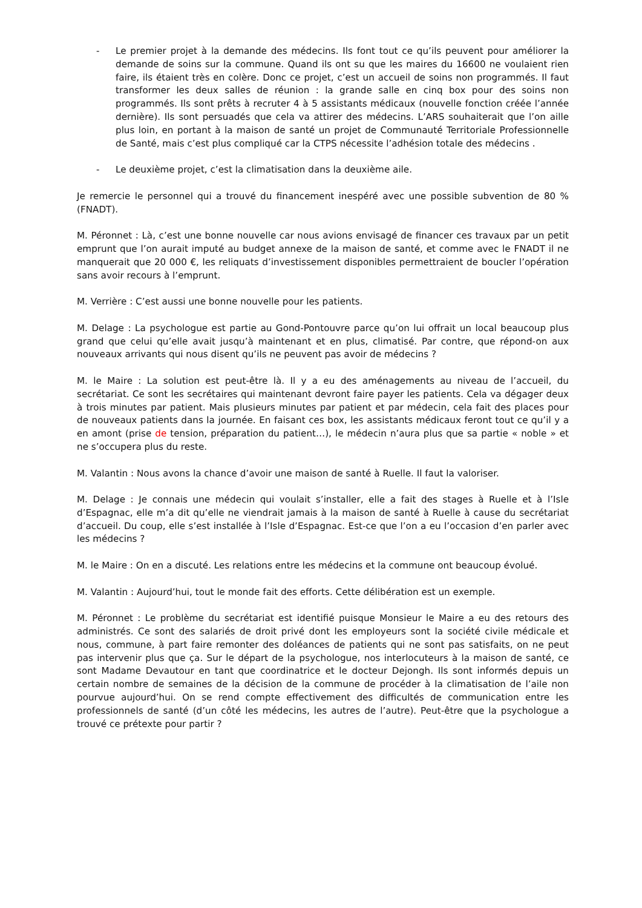- Le premier projet à la demande des médecins. Ils font tout ce qu’ils peuvent pour améliorer la demande de soins sur la commune. Quand ils ont su que les maires du 16600 ne voulaient rien faire, ils étaient très en colère. Donc ce projet, c’est un accueil de soins non programmés. Il faut transformer les deux salles de réunion : la grande salle en cinq box pour des soins non programmés. Ils sont prêts à recruter 4 à 5 assistants médicaux (nouvelle fonction créée l’année dernière). Ils sont persuadés que cela va attirer des médecins. L’ARS souhaiterait que l’on aille plus loin, en portant à la maison de santé un projet de Communauté Territoriale Professionnelle de Santé, mais c’est plus compliqué car la CTPS nécessite l’adhésion totale des médecins .
- Le deuxième projet, c’est la climatisation dans la deuxième aile.
Je remercie le personnel qui a trouvé du financement inespéré avec une possible subvention de 80 % (FNADT).
M. Péronnet : Là, c’est une bonne nouvelle car nous avions envisagé de financer ces travaux par un petit emprunt que l’on aurait imputé au budget annexe de la maison de santé, et comme avec le FNADT il ne manquerait que 20 000 €, les reliquats d’investissement disponibles permettraient de boucler l’opération sans avoir recours à l’emprunt.
M. Verrière : C’est aussi une bonne nouvelle pour les patients.
M. Delage : La psychologue est partie au Gond-Pontouvre parce qu’on lui offrait un local beaucoup plus grand que celui qu’elle avait jusqu’à maintenant et en plus, climatisé. Par contre, que répond-on aux nouveaux arrivants qui nous disent qu’ils ne peuvent pas avoir de médecins ?
M. le Maire : La solution est peut-être là. Il y a eu des aménagements au niveau de l’accueil, du secrétariat. Ce sont les secrétaires qui maintenant devront faire payer les patients. Cela va dégager deux à trois minutes par patient. Mais plusieurs minutes par patient et par médecin, cela fait des places pour de nouveaux patients dans la journée. En faisant ces box, les assistants médicaux feront tout ce qu’il y a en amont (prise de tension, préparation du patient…), le médecin n’aura plus que sa partie « noble » et ne s’occupera plus du reste.
M. Valantin : Nous avons la chance d’avoir une maison de santé à Ruelle. Il faut la valoriser.
M. Delage : Je connais une médecin qui voulait s’installer, elle a fait des stages à Ruelle et à l’Isle d’Espagnac, elle m’a dit qu’elle ne viendrait jamais à la maison de santé à Ruelle à cause du secrétariat d’accueil. Du coup, elle s’est installée à l’Isle d’Espagnac. Est-ce que l’on a eu l’occasion d’en parler avec les médecins ?
M. le Maire : On en a discuté. Les relations entre les médecins et la commune ont beaucoup évolué.
M. Valantin : Aujourd’hui, tout le monde fait des efforts. Cette délibération est un exemple.
M. Péronnet : Le problème du secrétariat est identifié puisque Monsieur le Maire a eu des retours des administrés. Ce sont des salariés de droit privé dont les employeurs sont la société civile médicale et nous, commune, à part faire remonter des doléances de patients qui ne sont pas satisfaits, on ne peut pas intervenir plus que ça. Sur le départ de la psychologue, nos interlocuteurs à la maison de santé, ce sont Madame Devautour en tant que coordinatrice et le docteur Dejongh. Ils sont informés depuis un certain nombre de semaines de la décision de la commune de procéder à la climatisation de l’aile non pourvue aujourd’hui. On se rend compte effectivement des difficultés de communication entre les professionnels de santé (d’un côté les médecins, les autres de l’autre). Peut-être que la psychologue a trouvé ce prétexte pour partir ?